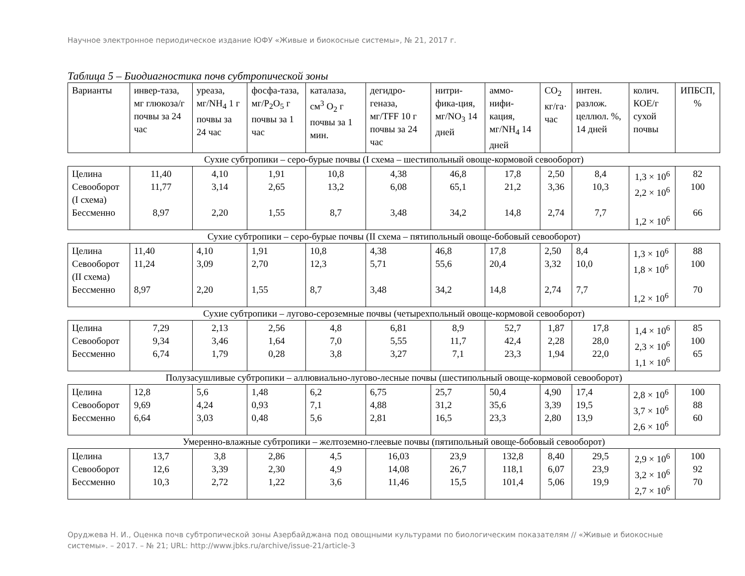Научное электронное периодическое издание ЮФУ «Живые и биокосные системы», № 21, 2017 г.
Таблица 5 – Биодиагностика почв субтропической зоны
| Варианты | инвер-таза, мг глюкоза/г почвы за 24 час | уреаза, мг/NH<sub>4</sub> 1 г почвы за 24 час | фосфа-таза, мг/P<sub>2</sub>O<sub>5</sub> г почвы за 1 час | каталаза, см<sup>3</sup> O<sub>2</sub> г почвы за 1 мин. | дегидро-геназа, мг/TFF 10 г почвы за 24 час | нитри-фика-ция, мг/NO<sub>3</sub> 14 дней | аммо-нифи-кация, мг/NH<sub>4</sub> 14 дней | CO<sub>2</sub> кг/га· час | интен. разлож. целлюл. %, 14 дней | колич. КОЕ/г сухой почвы | ИПБСП, % |
| Сухие субтропики – серо-бурые почвы (I схема – шестипольный овоще-кормовой севооборот) | | | | | | | | | | | |
| Целина Севооборот (I схема) Бессменно | 11,40 11,77 8,97 | 4,10 3,14 2,20 | 1,91 2,65 1,55 | 10,8 13,2 8,7 | 4,38 6,08 3,48 | 46,8 65,1 34,2 | 17,8 21,2 14,8 | 2,50 3,36 2,74 | 8,4 10,3 7,7 | 1,3 × 10<sup>6</sup> 2,2 × 10<sup>6</sup> 1,2 × 10<sup>6</sup> | 82 100 66 |
| Сухие субтропики – серо-бурые почвы (II схема – пятипольный овоще-бобовый севооборот) | | | | | | | | | | | |
| Целина Севооборот (II схема) Бессменно | 11,40 11,24 8,97 | 4,10 3,09 2,20 | 1,91 2,70 1,55 | 10,8 12,3 8,7 | 4,38 5,71 3,48 | 46,8 55,6 34,2 | 17,8 20,4 14,8 | 2,50 3,32 2,74 | 8,4 10,0 7,7 | 1,3 × 10<sup>6</sup> 1,8 × 10<sup>6</sup> 1,2 × 10<sup>6</sup> | 88 100 70 |
| Сухие субтропики – лугово-сероземные почвы (четырехпольный овоще-кормовой севооборот) | | | | | | | | | | | |
| Целина Севооборот Бессменно | 7,29 9,34 6,74 | 2,13 3,46 1,79 | 2,56 1,64 0,28 | 4,8 7,0 3,8 | 6,81 5,55 3,27 | 8,9 11,7 7,1 | 52,7 42,4 23,3 | 1,87 2,28 1,94 | 17,8 28,0 22,0 | 1,4 × 10<sup>6</sup> 2,3 × 10<sup>6</sup> 1,1 × 10<sup>6</sup> | 85 100 65 |
| Полузасушливые субтропики – аллювиально-лугово-лесные почвы (шестипольный овоще-кормовой севооборот) | | | | | | | | | | | |
| Целина Севооборот Бессменно | 12,8 9,69 6,64 | 5,6 4,24 3,03 | 1,48 0,93 0,48 | 6,2 7,1 5,6 | 6,75 4,88 2,81 | 25,7 31,2 16,5 | 50,4 35,6 23,3 | 4,90 3,39 2,80 | 17,4 19,5 13,9 | 2,8 × 10<sup>6</sup> 3,7 × 10<sup>6</sup> 2,6 × 10<sup>6</sup> | 100 88 60 |
| Умеренно-влажные субтропики – желтоземно-глеевые почвы (пятипольный овоще-бобовый севооборот) | | | | | | | | | | | |
| Целина Севооборот Бессменно | 13,7 12,6 10,3 | 3,8 3,39 2,72 | 2,86 2,30 1,22 | 4,5 4,9 3,6 | 16,03 14,08 11,46 | 23,9 26,7 15,5 | 132,8 118,1 101,4 | 8,40 6,07 5,06 | 29,5 23,9 19,9 | 2,9 × 10<sup>6</sup> 3,2 × 10<sup>6</sup> 2,7 × 10<sup>6</sup> | 100 92 70 |
Оруджева Н. И., Оценка почв субтропической зоны Азербайджана под овощными культурами по биологическим показателям // «Живые и биокосные системы». – 2017. – № 21; URL: http://www.jbks.ru/archive/issue-21/article-3